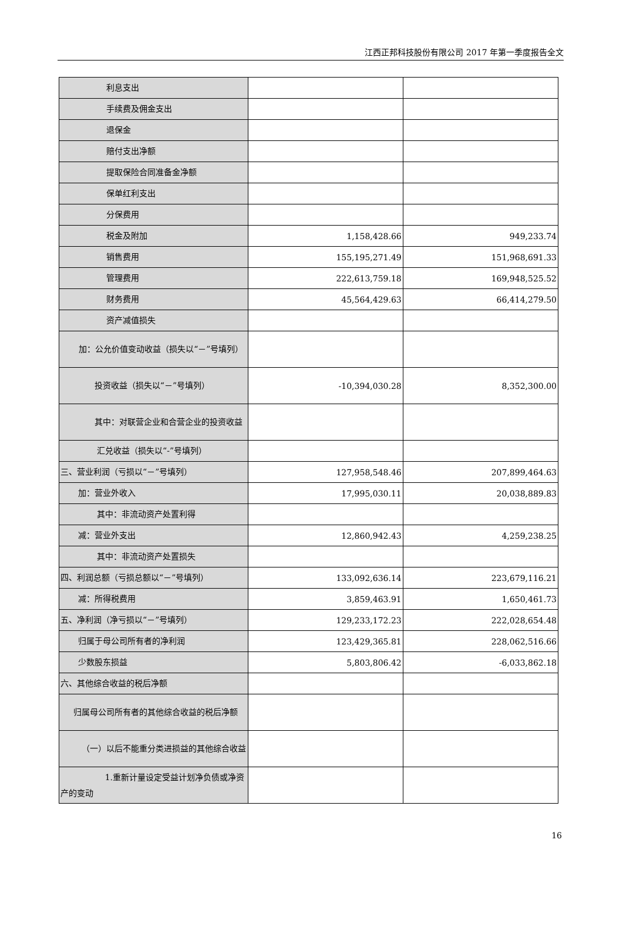江西正邦科技股份有限公司 2017 年第一季度报告全文
| 利息支出 | | |
| 手续费及佣金支出 | | |
| 退保金 | | |
| 赔付支出净额 | | |
| 提取保险合同准备金净额 | | |
| 保单红利支出 | | |
| 分保费用 | | |
| 税金及附加 | 1,158,428.66 | 949,233.74 |
| 销售费用 | 155,195,271.49 | 151,968,691.33 |
| 管理费用 | 222,613,759.18 | 169,948,525.52 |
| 财务费用 | 45,564,429.63 | 66,414,279.50 |
| 资产减值损失 | | |
| 加：公允价值变动收益（损失以“－”号填列） | | |
| 投资收益（损失以“－”号填列） | -10,394,030.28 | 8,352,300.00 |
| 其中：对联营企业和合营企业的投资收益 | | |
| 汇兑收益（损失以“-”号填列） | | |
| 三、营业利润（亏损以“－”号填列） | 127,958,548.46 | 207,899,464.63 |
| 加：营业外收入 | 17,995,030.11 | 20,038,889.83 |
| 其中：非流动资产处置利得 | | |
| 减：营业外支出 | 12,860,942.43 | 4,259,238.25 |
| 其中：非流动资产处置损失 | | |
| 四、利润总额（亏损总额以“－”号填列） | 133,092,636.14 | 223,679,116.21 |
| 减：所得税费用 | 3,859,463.91 | 1,650,461.73 |
| 五、净利润（净亏损以“－”号填列） | 129,233,172.23 | 222,028,654.48 |
| 归属于母公司所有者的净利润 | 123,429,365.81 | 228,062,516.66 |
| 少数股东损益 | 5,803,806.42 | -6,033,862.18 |
| 六、其他综合收益的税后净额 | | |
| 归属母公司所有者的其他综合收益的税后净额 | | |
| （一）以后不能重分类进损益的其他综合收益 | | |
| 1.重新计量设定受益计划净负债或净资产的变动 | | |
16